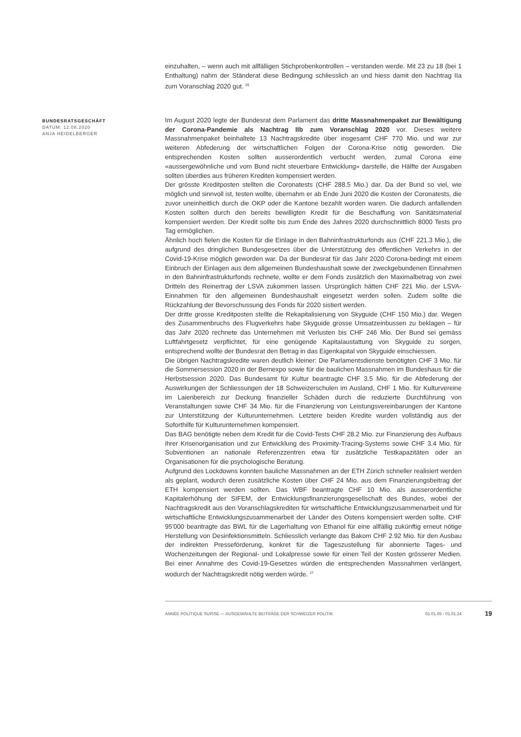einzuhalten, – wenn auch mit allfälligen Stichprobenkontrollen – verstanden werde. Mit 23 zu 18 (bei 1 Enthaltung) nahm der Ständerat diese Bedingung schliesslich an und hiess damit den Nachtrag IIa zum Voranschlag 2020 gut. <sup>26</sup>
BUNDESRATSGESCHÄFT
DATUM: 12.08.2020
ANJA HEIDELBERGER
Im August 2020 legte der Bundesrat dem Parlament das dritte Massnahmenpaket zur Bewältigung der Corona-Pandemie als Nachtrag IIb zum Voranschlag 2020 vor. Dieses weitere Massnahmenpaket beinhaltete 13 Nachtragskredite über insgesamt CHF 770 Mio. und war zur weiteren Abfederung der wirtschaftlichen Folgen der Corona-Krise nötig geworden. Die entsprechenden Kosten sollten ausserordentlich verbucht werden, zumal Corona eine «aussergewöhnliche und vom Bund nicht steuerbare Entwicklung» darstelle, die Hälfte der Ausgaben sollten überdies aus früheren Krediten kompensiert werden.
Der grösste Kreditposten stellten die Coronatests (CHF 288.5 Mio.) dar. Da der Bund so viel, wie möglich und sinnvoll ist, testen wollte, übernahm er ab Ende Juni 2020 die Kosten der Coronatests, die zuvor uneinheitlich durch die OKP oder die Kantone bezahlt worden waren. Die dadurch anfallenden Kosten sollten durch den bereits bewilligten Kredit für die Beschaffung von Sanitätsmaterial kompensiert werden. Der Kredit sollte bis zum Ende des Jahres 2020 durchschnittlich 8000 Tests pro Tag ermöglichen.
Ähnlich hoch fielen die Kosten für die Einlage in den Bahninfrastrukturfonds aus (CHF 221.3 Mio.), die aufgrund des dringlichen Bundesgesetzes über die Unterstützung des öffentlichen Verkehrs in der Covid-19-Krise möglich geworden war. Da der Bundesrat für das Jahr 2020 Corona-bedingt mit einem Einbruch der Einlagen aus dem allgemeinen Bundeshaushalt sowie der zweckgebundenen Einnahmen in den Bahninfrastrukturfonds rechnete, wollte er dem Fonds zusätzlich den Maximalbetrag von zwei Dritteln des Reinertrag der LSVA zukommen lassen. Ursprünglich hätten CHF 221 Mio. der LSVA-Einnahmen für den allgemeinen Bundeshaushalt eingesetzt werden sollen. Zudem sollte die Rückzahlung der Bevorschussung des Fonds für 2020 sistiert werden.
Der dritte grosse Kreditposten stellte die Rekapitalisierung von Skyguide (CHF 150 Mio.) dar. Wegen des Zusammenbruchs des Flugverkehrs habe Skyguide grosse Umsatzeinbussen zu beklagen – für das Jahr 2020 rechnete das Unternehmen mit Verlusten bis CHF 246 Mio. Der Bund sei gemäss Luftfahrtgesetz verpflichtet, für eine genügende Kapitalaustattung von Skyguide zu sorgen, entsprechend wollte der Bundesrat den Betrag in das Eigenkapital von Skyguide einschiessen.
Die übrigen Nachtragskredite waren deutlich kleiner: Die Parlamentsdienste benötigten CHF 3 Mio. für die Sommersession 2020 in der Bernexpo sowie für die baulichen Massnahmen im Bundeshaus für die Herbstsession 2020. Das Bundesamt für Kultur beantragte CHF 3.5 Mio. für die Abfederung der Auswirkungen der Schliessungen der 18 Schweizerschulen im Ausland, CHF 1 Mio. für Kulturvereine im Laienbereich zur Deckung finanzieller Schäden durch die reduzierte Durchführung von Veranstaltungen sowie CHF 34 Mio. für die Finanzierung von Leistungsvereinbarungen der Kantone zur Unterstützung der Kulturunternehmen. Letztere beiden Kredite wurden vollständig aus der Soforthilfe für Kulturunternehmen kompensiert.
Das BAG benötigte neben dem Kredit für die Covid-Tests CHF 28.2 Mio. zur Finanzierung des Aufbaus ihrer Krisenorganisation und zur Entwicklung des Proximity-Tracing-Systems sowie CHF 3.4 Mio. für Subventionen an nationale Referenzzentren etwa für zusätzliche Testkapazitäten oder an Organisationen für die psychologische Beratung.
Aufgrund des Lockdowns konnten bauliche Massnahmen an der ETH Zürich schneller realisiert werden als geplant, wodurch deren zusätzliche Kosten über CHF 24 Mio. aus dem Finanzierungsbeitrag der ETH kompensiert werden sollten. Das WBF beantragte CHF 10 Mio. als ausserordentliche Kapitalerhöhung der SIFEM, der Entwicklungsfinanzierungsgesellschaft des Bundes, wobei der Nachtragskredit aus den Voranschlagskrediten für wirtschaftliche Entwicklungszusammenarbeit und für wirtschaftliche Entwicklungszusammenarbeit der Länder des Ostens kompensiert werden sollte. CHF 95'000 beantragte das BWL für die Lagerhaltung von Ethanol für eine allfällig zukünftig erneut nötige Herstellung von Desinfektionsmitteln. Schliesslich verlangte das Bakom CHF 2.92 Mio. für den Ausbau der indirekten Presseförderung, konkret für die Tageszustellung für abonnierte Tages- und Wochenzeitungen der Regional- und Lokalpresse sowie für einen Teil der Kosten grösserer Medien. Bei einer Annahme des Covid-19-Gesetzes würden die entsprechenden Massnahmen verlängert, wodurch der Nachtragskredit nötig werden würde. <sup>27</sup>
ANNÉE POLITIQUE SUISSE — AUSGEWÄHLTE BEITRÄGE DER SCHWEIZER POLITIK 01.01.65 - 01.01.24
19